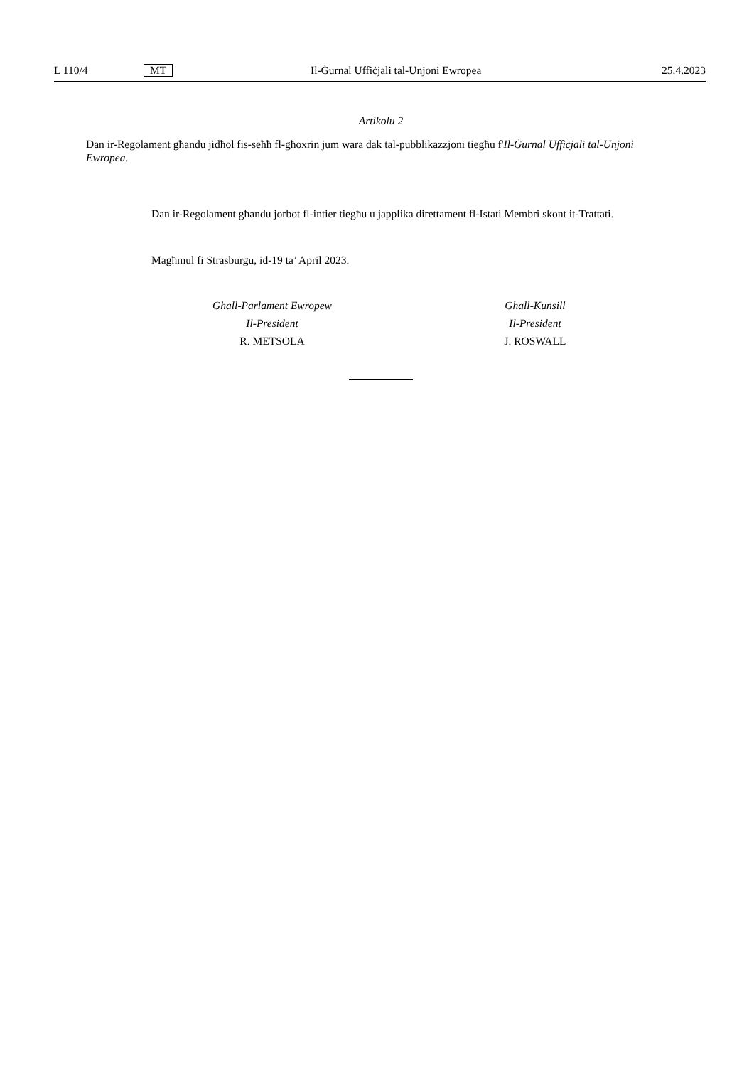L 110/4 MT Il-Ġurnal Uffiċjali tal-Unjoni Ewropea 25.4.2023
Artikolu 2
Dan ir-Regolament għandu jidħol fis-seħħ fl-għoxrin jum wara dak tal-pubblikazzjoni tiegħu f'Il-Ġurnal Uffiċjali tal-Unjoni Ewropea.
Dan ir-Regolament għandu jorbot fl-intier tiegħu u japplika direttament fl-Istati Membri skont it-Trattati.
Magħmul fi Strasburgu, id-19 ta’ April 2023.
Għall-Parlament Ewropew
Il-President
R. METSOLA
Għall-Kunsill
Il-President
J. ROSWALL